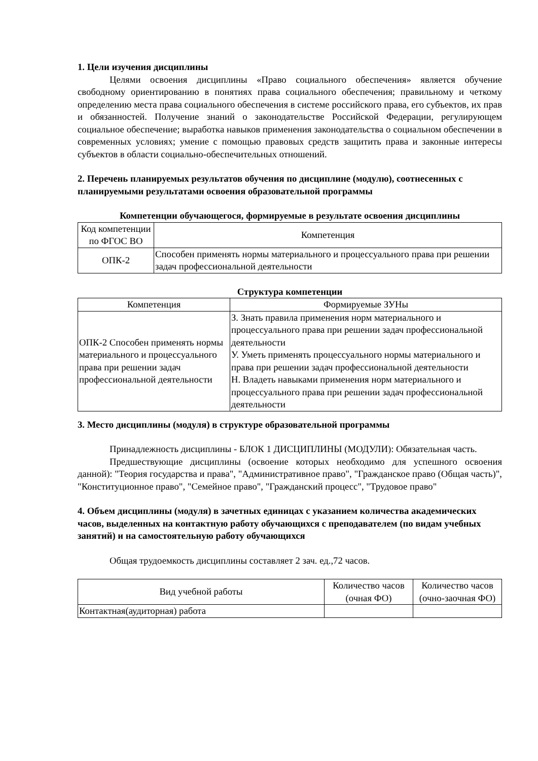1. Цели изучения дисциплины
Целями освоения дисциплины «Право социального обеспечения» является обучение свободному ориентированию в понятиях права социального обеспечения; правильному и четкому определению места права социального обеспечения в системе российского права, его субъектов, их прав и обязанностей. Получение знаний о законодательстве Российской Федерации, регулирующем социальное обеспечение; выработка навыков применения законодательства о социальном обеспечении в современных условиях; умение с помощью правовых средств защитить права и законные интересы субъектов в области социально-обеспечительных отношений.
2. Перечень планируемых результатов обучения по дисциплине (модулю), соотнесенных с планируемыми результатами освоения образовательной программы
Компетенции обучающегося, формируемые в результате освоения дисциплины
| Код компетенции по ФГОС ВО | Компетенция |
| --- | --- |
| ОПК-2 | Способен применять нормы материального и процессуального права при решении задач профессиональной деятельности |
Структура компетенции
| Компетенция | Формируемые ЗУНы |
| --- | --- |
| ОПК-2 Способен применять нормы материального и процессуального права при решении задач профессиональной деятельности | З. Знать правила применения норм материального и процессуального права при решении задач профессиональной деятельности У. Уметь применять процессуального нормы материального и права при решении задач профессиональной деятельности Н. Владеть навыками применения норм материального и процессуального права при решении задач профессиональной деятельности |
3. Место дисциплины (модуля) в структуре образовательной программы
Принадлежность дисциплины - БЛОК 1 ДИСЦИПЛИНЫ (МОДУЛИ): Обязательная часть.
Предшествующие дисциплины (освоение которых необходимо для успешного освоения данной): "Теория государства и права", "Административное право", "Гражданское право (Общая часть)", "Конституционное право", "Семейное право", "Гражданский процесс", "Трудовое право"
4. Объем дисциплины (модуля) в зачетных единицах с указанием количества академических часов, выделенных на контактную работу обучающихся с преподавателем (по видам учебных занятий) и на самостоятельную работу обучающихся
Общая трудоемкость дисциплины составляет 2 зач. ед.,72 часов.
| Вид учебной работы | Количество часов (очная ФО) | Количество часов (очно-заочная ФО) |
| --- | --- | --- |
| Контактная(аудиторная) работа | | |